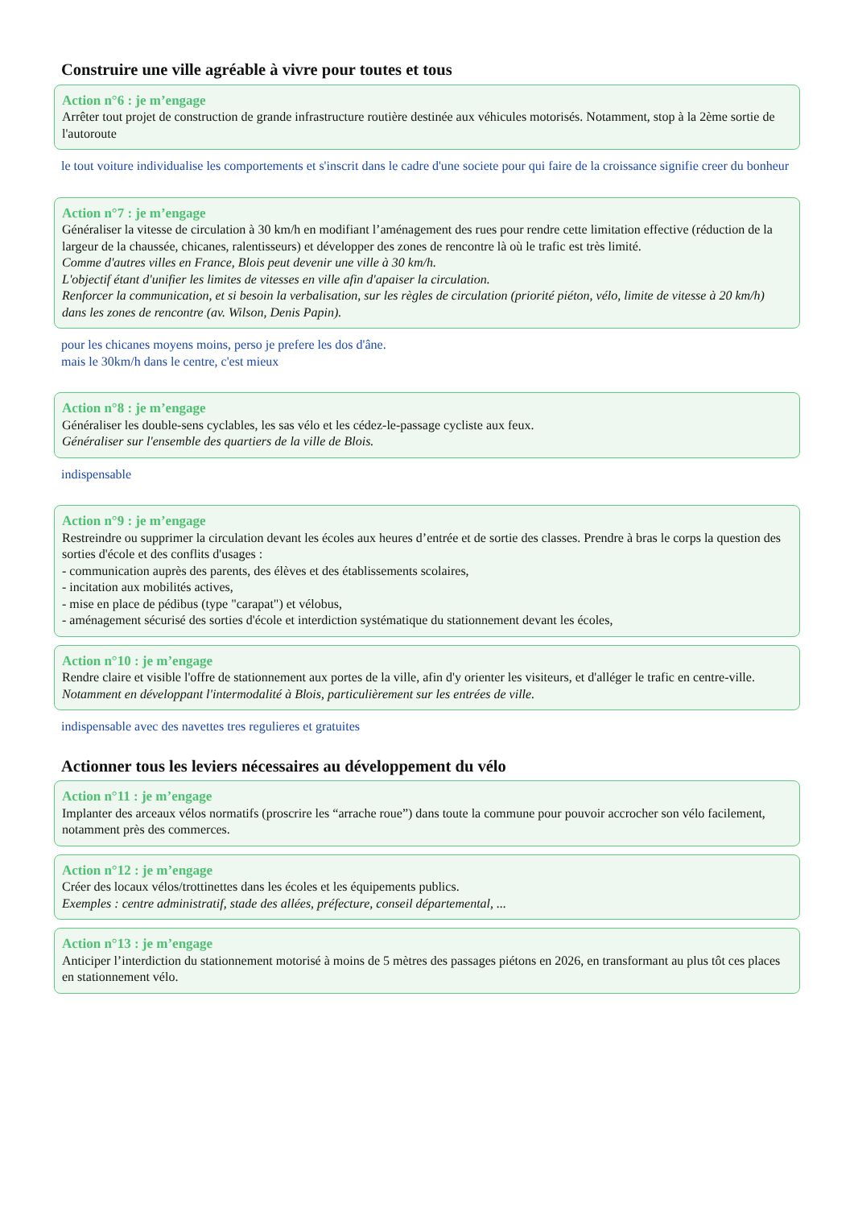Construire une ville agréable à vivre pour toutes et tous
Action n°6 : je m’engage
Arrêter tout projet de construction de grande infrastructure routière destinée aux véhicules motorisés. Notamment, stop à la 2ème sortie de l'autoroute
le tout voiture individualise les comportements et s'inscrit dans le cadre d'une societe pour qui faire de la croissance signifie creer du bonheur
Action n°7 : je m’engage
Généraliser la vitesse de circulation à 30 km/h en modifiant l’aménagement des rues pour rendre cette limitation effective (réduction de la largeur de la chaussée, chicanes, ralentisseurs) et développer des zones de rencontre là où le trafic est très limité.
Comme d'autres villes en France, Blois peut devenir une ville à 30 km/h.
L'objectif étant d'unifier les limites de vitesses en ville afin d'apaiser la circulation.
Renforcer la communication, et si besoin la verbalisation, sur les règles de circulation (priorité piéton, vélo, limite de vitesse à 20 km/h) dans les zones de rencontre (av. Wilson, Denis Papin).
pour les chicanes moyens moins, perso je prefere les dos d'âne.
mais le 30km/h dans le centre, c'est mieux
Action n°8 : je m’engage
Généraliser les double-sens cyclables, les sas vélo et les cédez-le-passage cycliste aux feux.
Généraliser sur l'ensemble des quartiers de la ville de Blois.
indispensable
Action n°9 : je m’engage
Restreindre ou supprimer la circulation devant les écoles aux heures d’entrée et de sortie des classes. Prendre à bras le corps la question des sorties d'école et des conflits d'usages :
- communication auprès des parents, des élèves et des établissements scolaires,
- incitation aux mobilités actives,
- mise en place de pédibus (type "carapat") et vélobus,
- aménagement sécurisé des sorties d'école et interdiction systématique du stationnement devant les écoles,
Action n°10 : je m’engage
Rendre claire et visible l'offre de stationnement aux portes de la ville, afin d'y orienter les visiteurs, et d'alléger le trafic en centre-ville.
Notamment en développant l'intermodalité à Blois, particulièrement sur les entrées de ville.
indispensable avec des navettes tres regulieres et gratuites
Actionner tous les leviers nécessaires au développement du vélo
Action n°11 : je m’engage
Implanter des arceaux vélos normatifs (proscrire les “arrache roue”) dans toute la commune pour pouvoir accrocher son vélo facilement, notamment près des commerces.
Action n°12 : je m’engage
Créer des locaux vélos/trottinettes dans les écoles et les équipements publics.
Exemples : centre administratif, stade des allées, préfecture, conseil départemental, ...
Action n°13 : je m’engage
Anticiper l’interdiction du stationnement motorisé à moins de 5 mètres des passages piétons en 2026, en transformant au plus tôt ces places en stationnement vélo.